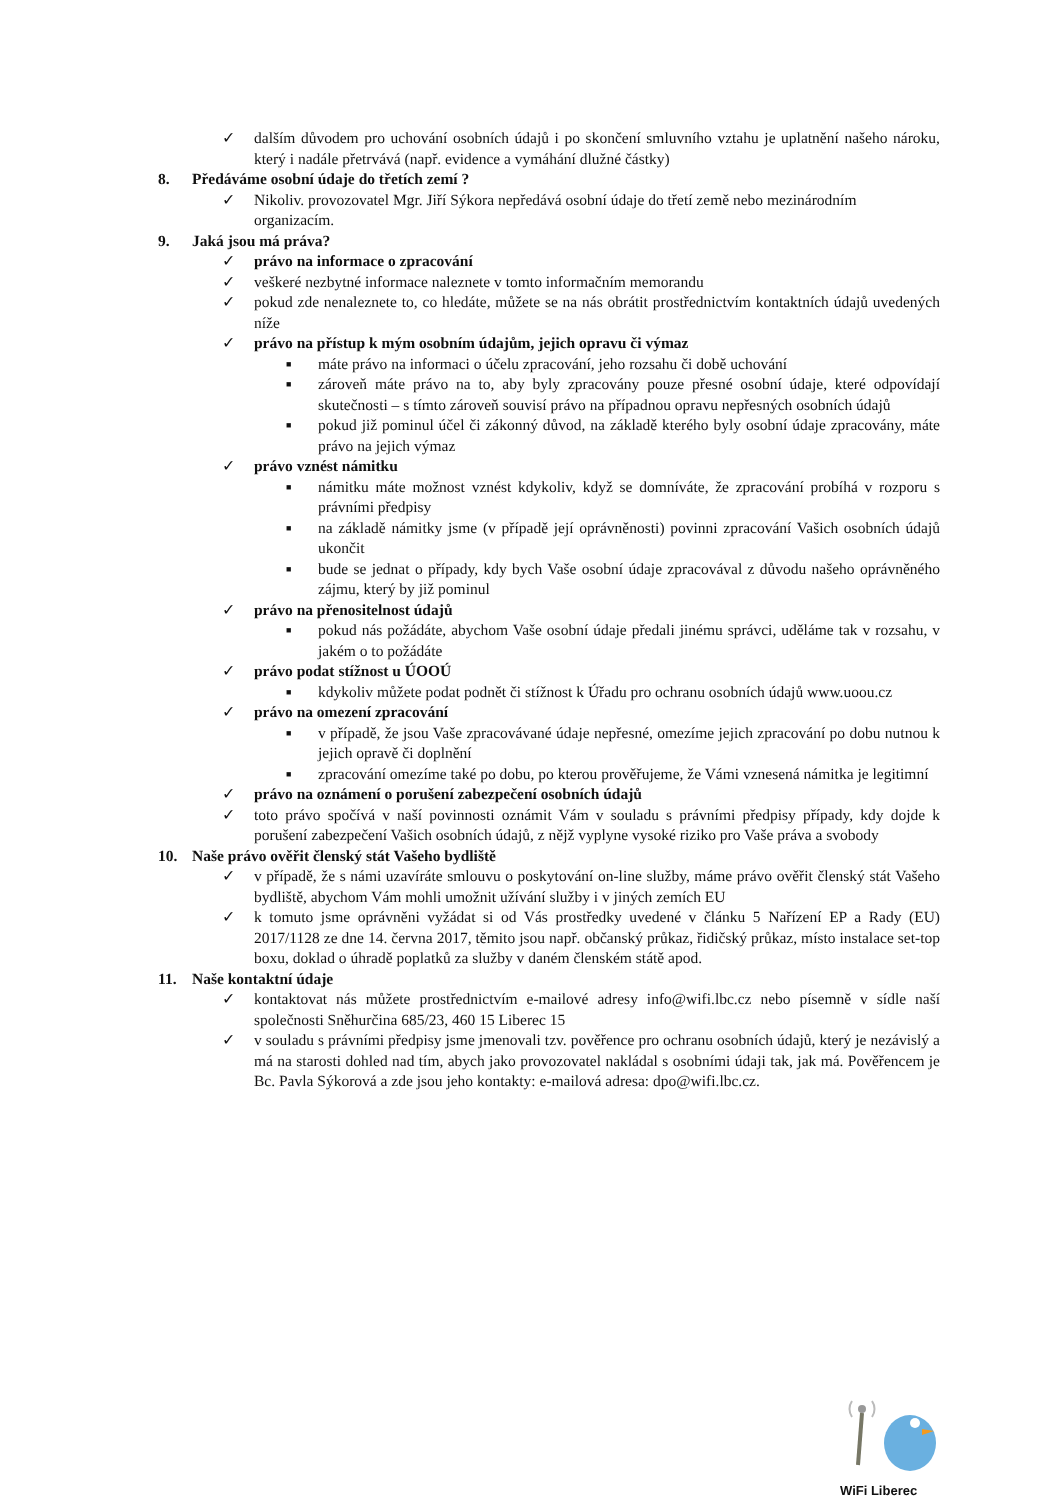✓ dalším důvodem pro uchování osobních údajů i po skončení smluvního vztahu je uplatnění našeho nároku, který i nadále přetrvává (např. evidence a vymáhání dlužné částky)
8. Předáváme osobní údaje do třetích zemí ?
✓ Nikoliv. provozovatel Mgr. Jiří Sýkora nepředává osobní údaje do třetí země nebo mezinárodním organizacím.
9. Jaká jsou má práva?
✓ právo na informace o zpracování
✓ veškeré nezbytné informace naleznete v tomto informačním memorandu
✓ pokud zde nenaleznete to, co hledáte, můžete se na nás obrátit prostřednictvím kontaktních údajů uvedených níže
✓ právo na přístup k mým osobním údajům, jejich opravu či výmaz
■
máte právo na informaci o účelu zpracování, jeho rozsahu či době uchování
■
zároveň máte právo na to, aby byly zpracovány pouze přesné osobní údaje, které odpovídají skutečnosti – s tímto zároveň souvisí právo na případnou opravu nepřesných osobních údajů
■
pokud již pominul účel či zákonný důvod, na základě kterého byly osobní údaje zpracovány, máte právo na jejich výmaz
✓ právo vznést námitku
■
námitku máte možnost vznést kdykoliv, když se domníváte, že zpracování probíhá v rozporu s právními předpisy
■
na základě námitky jsme (v případě její oprávněnosti) povinni zpracování Vašich osobních údajů ukončit
■
bude se jednat o případy, kdy bych Vaše osobní údaje zpracovával z důvodu našeho oprávněného zájmu, který by již pominul
✓ právo na přenositelnost údajů
■
pokud nás požádáte, abychom Vaše osobní údaje předali jinému správci, uděláme tak v rozsahu, v jakém o to požádáte
✓ právo podat stížnost u ÚOOÚ
■
kdykoliv můžete podat podnět či stížnost k Úřadu pro ochranu osobních údajů www.uoou.cz
✓ právo na omezení zpracování
■
v případě, že jsou Vaše zpracovávané údaje nepřesné, omezíme jejich zpracování po dobu nutnou k jejich opravě či doplnění
■
zpracování omezíme také po dobu, po kterou prověřujeme, že Vámi vznesená námitka je legitimní
✓ právo na oznámení o porušení zabezpečení osobních údajů
✓ toto právo spočívá v naší povinnosti oznámit Vám v souladu s právními předpisy případy, kdy dojde k porušení zabezpečení Vašich osobních údajů, z nějž vyplyne vysoké riziko pro Vaše práva a svobody
10. Naše právo ověřit členský stát Vašeho bydliště
✓ v případě, že s námi uzavíráte smlouvu o poskytování on-line služby, máme právo ověřit členský stát Vašeho bydliště, abychom Vám mohli umožnit užívání služby i v jiných zemích EU
✓ k tomuto jsme oprávněni vyžádat si od Vás prostředky uvedené v článku 5 Nařízení EP a Rady (EU) 2017/1128 ze dne 14. června 2017, těmito jsou např. občanský průkaz, řidičský průkaz, místo instalace set-top boxu, doklad o úhradě poplatků za služby v daném členském státě apod.
11. Naše kontaktní údaje
✓ kontaktovat nás můžete prostřednictvím e-mailové adresy info@wifi.lbc.cz nebo písemně v sídle naší společnosti Sněhurčina 685/23, 460 15 Liberec 15
✓ v souladu s právními předpisy jsme jmenovali tzv. pověřence pro ochranu osobních údajů, který je nezávislý a má na starosti dohled nad tím, abych jako provozovatel nakládal s osobními údaji tak, jak má. Pověřencem je Bc. Pavla Sýkorová a zde jsou jeho kontakty: e-mailová adresa: dpo@wifi.lbc.cz.
WiFi Liberec